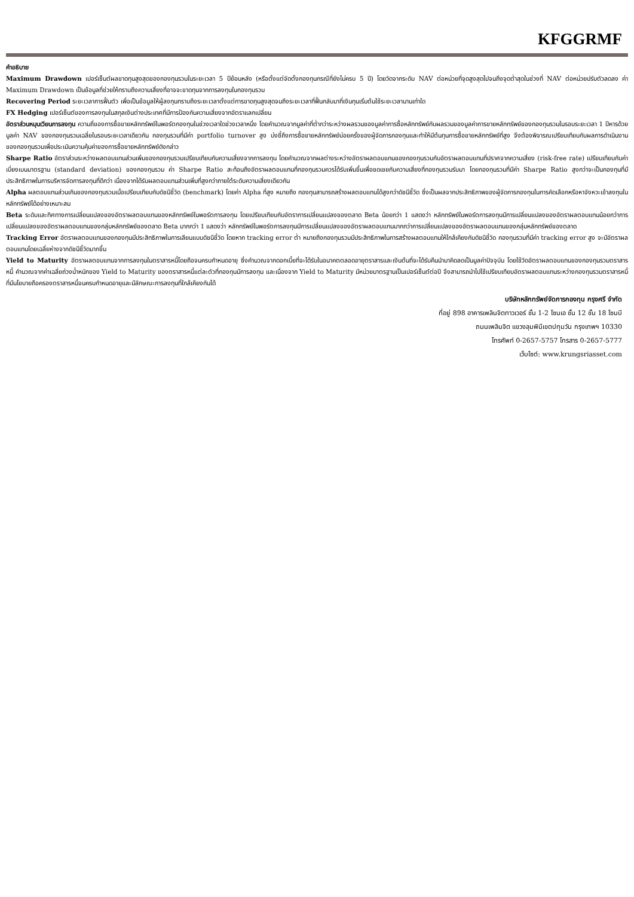KFGGRMF
คำอธิบาย
Maximum Drawdown เปอร์เซ็นต์ผลขาดทุนสูงสุดของกองทุนรวมในระยะเวลา 5 ปีย้อนหลัง (หรือตั้งแต่จัดตั้งกองทุนกรณีที่ยังไม่ครบ 5 ปี) โดยวัดจากระดับ NAV ต่อหน่วยที่จุดสูงสุดไปจนถึงจุดต่ำสุดในช่วงที่ NAV ต่อหน่วยปรับตัวลดลง ค่า Maximum Drawdown เป็นข้อมูลที่ช่วยให้ทราบถึงความเสี่ยงที่อาจจะขาดทุนจากการลงทุนในกองทุนรวม
Recovering Period ระยะเวลาการฟื้นตัว เพื่อเป็นข้อมูลให้ผู้ลงทุนทราบถึงระยะเวลาตั้งแต่การขาดทุนสูงสุดจนถึงระยะเวลาที่ฟื้นกลับมาที่เงินทุนเริ่มต้นใช้ระยะเวลานานเท่าใด
FX Hedging เปอร์เซ็นต์ของการลงทุนในสกุลเงินต่างประเทศที่มีการป้องกันความเสี่ยงจากอัตราแลกเปลี่ยน
อัตราส่วนหมุนเวียนการลงทุน ความถี่ของการซื้อขายหลักทรัพย์ในพอร์ตกองทุนในช่วงเวลาใดช่วงเวลาหนึ่ง โดยคำนวณจากมูลค่าที่ต่ำกว่าระหว่างผลรวมของมูลค่าการซื้อหลักทรัพย์กับผลรวมของมูลค่าการขายหลักทรัพย์ของกองทุนรวมในรอบระยะเวลา 1 ปีหารด้วยมูลค่า NAV ของกองทุนรวมเฉลี่ยในรอบระยะเวลาเดียวกัน กองทุนรวมที่มีค่า portfolio turnover สูง บ่งชี้ถึงการซื้อขายหลักทรัพย์บ่อยครั้งของผู้จัดการกองทุนและทำให้มีต้นทุนการซื้อขายหลักทรัพย์ที่สูง จึงต้องพิจารณเปรียบเทียบกับผลการดำเนินงานของกองทุนรวมเพื่อประเมินความคุ้มค่าของการซื้อขายหลักทรัพย์ดังกล่าว
Sharpe Ratio อัตราส่วนระหว่างผลตอบแทนส่วนเพิ่มของกองทุนรวมเปรียบเทียบกับความเสี่ยงจากการลงทุน โดยคำนวณจากผลต่างระหว่างอัตราผลตอบแทนของกองทุนรวมกับอัตราผลตอบแทนที่ปราศจากความเสี่ยง (risk-free rate) เปรียบเทียบกับค่าเบี่ยงเบนมาตรฐาน (standard deviation) ของกองทุนรวม ค่า Sharpe Ratio สะท้อนถึงอัตราผลตอบแทนที่กองทุนรวมควรได้รับเพิ่มขึ้นเพื่อชดเชยกับความเสี่ยงที่กองทุนรวมรับมา โดยกองทุนรวมที่มีค่า Sharpe Ratio สูงกว่าจะเป็นกองทุนที่มีประสิทธิภาพในการบริหารจัดการลงทุนที่ดีกว่า เนื่องจากได้รับผลตอบแทนส่วนเพิ่มที่สูงกว่าภายใต้ระดับความเสี่ยงเดียวกัน
Alpha ผลตอบแทนส่วนเกินของกองทุนรวมเมื่อเปรียบเทียบกับดัชนีชี้วัด (benchmark) โดยค่า Alpha ที่สูง หมายถึง กองทุนสามารถสร้างผลตอบแทนได้สูงกว่าดัชนีชี้วัด ซึ่งเป็นผลจากประสิทธิภาพของผู้จัดการกองทุนในการคัดเลือกหรือหาจังหวะเข้าลงทุนในหลักทรัพย์ได้อย่างเหมาะสม
Beta ระดับและทิศทางการเปลี่ยนแปลงของอัตราผลตอบแทนของหลักทรัพย์ในพอร์ตการลงทุน โดยเปรียบเทียบกับอัตราการเปลี่ยนแปลงของตลาด Beta น้อยกว่า 1 แสดงว่า หลักทรัพย์ในพอร์ตการลงทุนมีการเปลี่ยนแปลงของอัตราผลตอบแทนน้อยกว่าการเปลี่ยนแปลงของอัตราผลตอบแทนของกลุ่มหลักทรัพย์ของตลาด Beta มากกว่า 1 แสดงว่า หลักทรัพย์ในพอร์ตการลงทุนมีการเปลี่ยนแปลงของอัตราผลตอบแทนมากกว่าการเปลี่ยนแปลงของอัตราผลตอบแทนของกลุ่มหลักทรัพย์ของตลาด
Tracking Error อัตราผลตอบแทนของกองทุนมีประสิทธิภาพในการเลียนแบบดัชนีชี้วัด โดยหาก tracking error ต่ำ หมายถึงกองทุนรวมมีประสิทธิภาพในการสร้างผลตอบแทนให้ใกล้เคียงกับดัชนีชี้วัด กองทุนรวมที่มีค่า tracking error สูง จะมีอัตราผลตอบแทนโดยเฉลี่ยห่างจากดัชนีชี้วัดมากขึ้น
Yield to Maturity อัตราผลตอบแทนจากการลงทุนในตราสารหนี้โดยถือจนครบกำหนดอายุ ซึ่งคำนวณจากดอกเบี้ยที่จะได้รับในอนาคตตลอดอายุตราสารและเงินต้นที่จะได้รับคืนนำมาคิดลดเป็นมูลค่าปัจจุบัน โดยใช้วัดอัตราผลตอบแทนของกองทุนรวมตราสารหนี้ คำนวณจากค่าเฉลี่ยถ่วงน้ำหนักของ Yield to Maturity ของตราสารหนี้แต่ละตัวที่กองทุนมีการลงทุน และเนื่องจาก Yield to Maturity มีหน่วยมาตรฐานเป็นเปอร์เซ็นต์ต่อปี จึงสามารถนำไปใช้เปรียบเทียบอัตราผลตอบแทนระหว่างกองทุนรวมตราสารหนี้ที่มีนโยบายถือครองตราสารหนี้จนครบกำหนดอายุและมีลักษณะการลงทุนที่ใกล้เคียงกันได้
บริษัทหลักทรัพย์จัดการกองทุน กรุงศรี จำกัด
ที่อยู่ 898 อาคารเพลินจิตทาวเวอร์ ชั้น 1-2 โซนเอ ชั้น 12 ชั้น 18 โซนบี
ถนนเพลินจิต แขวงลุมพินีเขตปทุมวัน กรุงเทพฯ 10330
โทรศัพท์ 0-2657-5757 โทรสาร 0-2657-5777
เว็บไซต์: www.krungsriasset.com